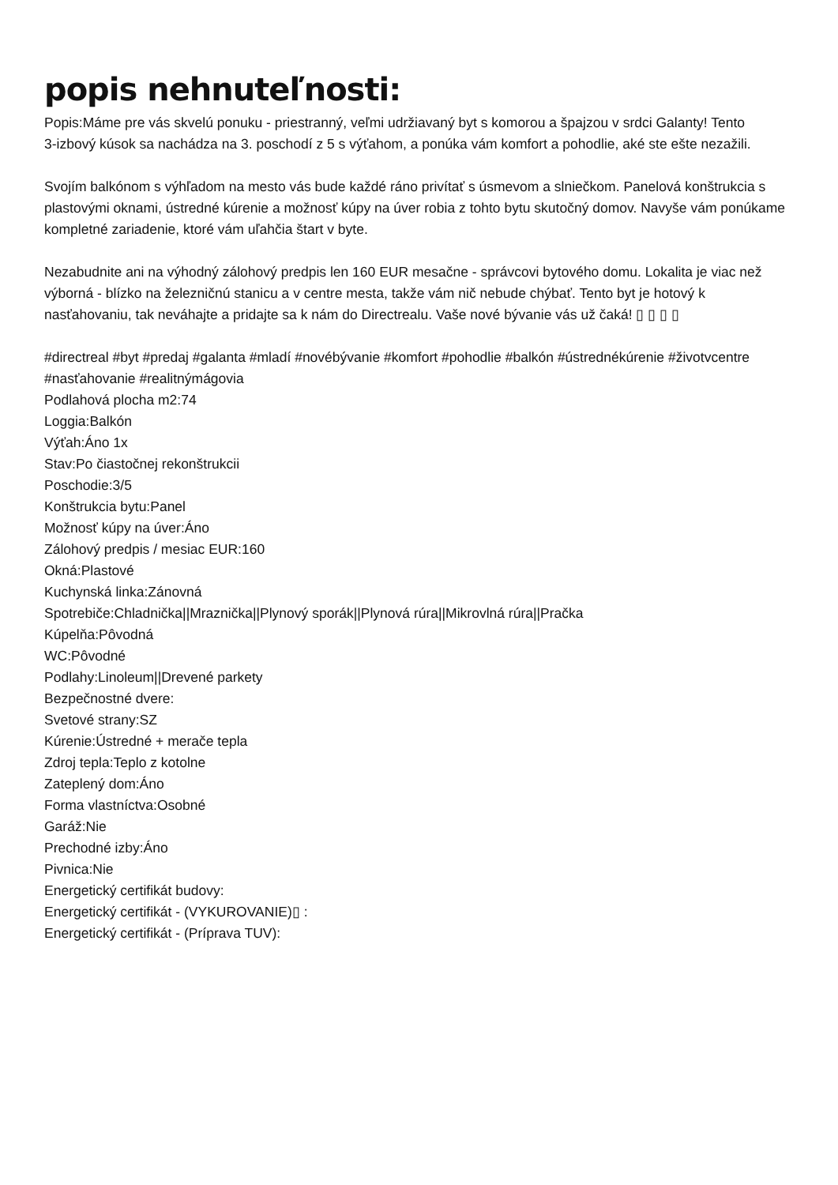popis nehnuteľnosti:
Popis:Máme pre vás skvelú ponuku - priestranný, veľmi udržiavaný byt s komorou a špajzou v srdci Galanty! Tento
3-izbový kúsok sa nachádza na 3. poschodí z 5 s výťahom, a ponúka vám komfort a pohodlie, aké ste ešte nezažili.
Svojím balkónom s výhľadom na mesto vás bude každé ráno privítať s úsmevom a slniečkom. Panelová konštrukcia s plastovými oknami, ústredné kúrenie a možnosť kúpy na úver robia z tohto bytu skutočný domov. Navyše vám ponúkame kompletné zariadenie, ktoré vám uľahčia štart v byte.
Nezabudnite ani na výhodný zálohový predpis len 160 EUR mesačne - správcovi bytového domu. Lokalita je viac než výborná - blízko na železničnú stanicu a v centre mesta, takže vám nič nebude chýbať. Tento byt je hotový k nasťahovaniu, tak neváhajte a pridajte sa k nám do Directrealu. Vaše nové bývanie vás už čaká! ▯ ▯ ▯ ▯
#directreal #byt #predaj #galanta #mladí #novébývanie #komfort #pohodlie #balkón #ústrednékúrenie #životvcentre #nasťahovanie #realitnýmágovia
Podlahová plocha m2:74
Loggia:Balkón
Výťah:Áno 1x
Stav:Po čiastočnej rekonštrukcii
Poschodie:3/5
Konštrukcia bytu:Panel
Možnosť kúpy na úver:Áno
Zálohový predpis / mesiac EUR:160
Okná:Plastové
Kuchynská linka:Zánovná
Spotrebiče:Chladnička||Mraznička||Plynový sporák||Plynová rúra||Mikrovlná rúra||Pračka
Kúpelňa:Pôvodná
WC:Pôvodné
Podlahy:Linoleum||Drevené parkety
Bezpečnostné dvere:
Svetové strany:SZ
Kúrenie:Ústredné + merače tepla
Zdroj tepla:Teplo z kotolne
Zateplený dom:Áno
Forma vlastníctva:Osobné
Garáž:Nie
Prechodné izby:Áno
Pivnica:Nie
Energetický certifikát budovy:
Energetický certifikát - (VYKUROVANIE)▯ :
Energetický certifikát - (Príprava TUV):